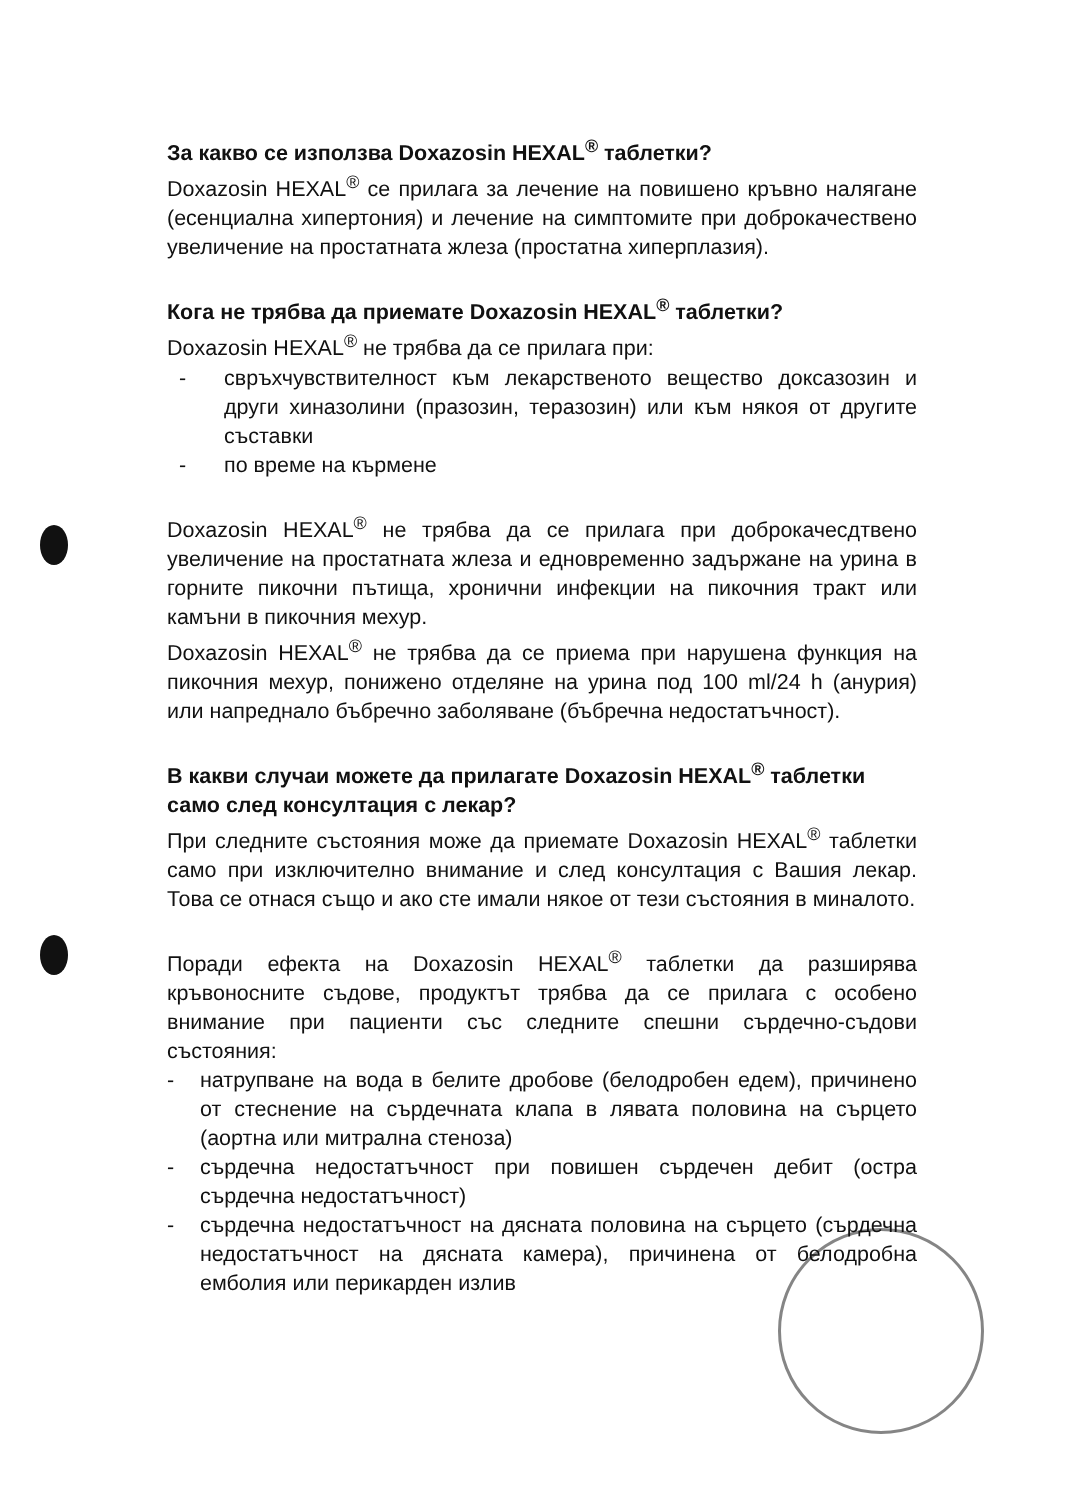За какво се използва Doxazosin HEXAL<sup>®</sup> таблетки?
Doxazosin HEXAL<sup>®</sup> се прилага за лечение на повишено кръвно налягане (есенциална хипертония) и лечение на симптомите при доброкачествено увеличение на простатната жлеза (простатна хиперплазия).
Кога не трябва да приемате Doxazosin HEXAL<sup>®</sup> таблетки?
Doxazosin HEXAL<sup>®</sup> не трябва да се прилага при:
- свръхчувствителност към лекарственото вещество доксазозин и други хиназолини (празозин, теразозин) или към някоя от другите съставки
- по време на кърмене
Doxazosin HEXAL<sup>®</sup> не трябва да се прилага при доброкачесдтвено увеличение на простатната жлеза и едновременно задържане на урина в горните пикочни пътища, хронични инфекции на пикочния тракт или камъни в пикочния мехур.
Doxazosin HEXAL<sup>®</sup> не трябва да се приема при нарушена функция на пикочния мехур, понижено отделяне на урина под 100 ml/24 h (анурия) или напреднало бъбречно заболяване (бъбречна недостатъчност).
В какви случаи можете да прилагате Doxazosin HEXAL<sup>®</sup> таблетки само след консултация с лекар?
При следните състояния може да приемате Doxazosin HEXAL<sup>®</sup> таблетки само при изключително внимание и след консултация с Вашия лекар. Това се отнася също и ако сте имали някое от тези състояния в миналото.
Поради ефекта на Doxazosin HEXAL<sup>®</sup> таблетки да разширява кръвоносните съдове, продуктът трябва да се прилага с особено внимание при пациенти със следните спешни сърдечно-съдови състояния:
- натрупване на вода в белите дробове (белодробен едем), причинено от стеснение на сърдечната клапа в лявата половина на сърцето (аортна или митрална стеноза)
- сърдечна недостатъчност при повишен сърдечен дебит (остра сърдечна недостатъчност)
- сърдечна недостатъчност на дясната половина на сърцето (сърдечна недостатъчност на дясната камера), причинена от белодробна емболия или перикарден излив